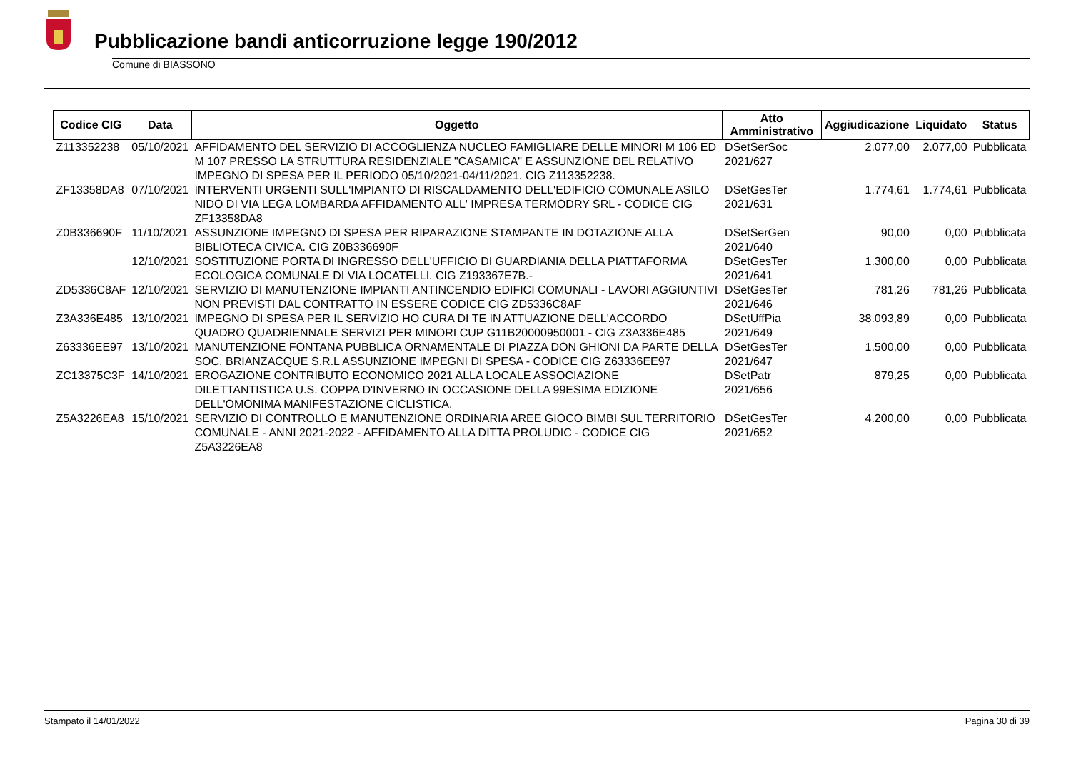Pubblicazione bandi anticorruzione legge 190/2012
Comune di BIASSONO
| Codice CIG | Data | Oggetto | Atto Amministrativo | Aggiudicazione | Liquidato | Status |
| --- | --- | --- | --- | --- | --- | --- |
| Z113352238 | 05/10/2021 | AFFIDAMENTO DEL SERVIZIO DI ACCOGLIENZA NUCLEO FAMIGLIARE DELLE MINORI M 106 ED M 107 PRESSO LA STRUTTURA RESIDENZIALE "CASAMICA" E ASSUNZIONE DEL RELATIVO IMPEGNO DI SPESA PER IL PERIODO 05/10/2021-04/11/2021. CIG Z113352238. | DSetSerSoc 2021/627 | 2.077,00 | 2.077,00 | Pubblicata |
| ZF13358DA8 | 07/10/2021 | INTERVENTI URGENTI SULL'IMPIANTO DI RISCALDAMENTO DELL'EDIFICIO COMUNALE ASILO NIDO DI VIA LEGA LOMBARDA AFFIDAMENTO ALL' IMPRESA TERMODRY SRL - CODICE CIG ZF13358DA8 | DSetGesTer 2021/631 | 1.774,61 | 1.774,61 | Pubblicata |
| Z0B336690F | 11/10/2021 | ASSUNZIONE IMPEGNO DI SPESA PER RIPARAZIONE STAMPANTE IN DOTAZIONE ALLA BIBLIOTECA CIVICA. CIG Z0B336690F | DSetSerGen 2021/640 | 90,00 | 0,00 | Pubblicata |
| | 12/10/2021 | SOSTITUZIONE PORTA DI INGRESSO DELL'UFFICIO DI GUARDIANIA DELLA PIATTAFORMA ECOLOGICA COMUNALE DI VIA LOCATELLI. CIG Z193367E7B.- | DSetGesTer 2021/641 | 1.300,00 | 0,00 | Pubblicata |
| ZD5336C8AF | 12/10/2021 | SERVIZIO DI MANUTENZIONE IMPIANTI ANTINCENDIO EDIFICI COMUNALI - LAVORI AGGIUNTIVI NON PREVISTI DAL CONTRATTO IN ESSERE CODICE CIG ZD5336C8AF | DSetGesTer 2021/646 | 781,26 | 781,26 | Pubblicata |
| Z3A336E485 | 13/10/2021 | IMPEGNO DI SPESA PER IL SERVIZIO HO CURA DI TE IN ATTUAZIONE DELL'ACCORDO QUADRO QUADRIENNALE SERVIZI PER MINORI CUP G11B20000950001 - CIG Z3A336E485 | DSetUffPia 2021/649 | 38.093,89 | 0,00 | Pubblicata |
| Z63336EE97 | 13/10/2021 | MANUTENZIONE FONTANA PUBBLICA ORNAMENTALE DI PIAZZA DON GHIONI DA PARTE DELLA SOC. BRIANZACQUE S.R.L ASSUNZIONE IMPEGNI DI SPESA - CODICE CIG Z63336EE97 | DSetGesTer 2021/647 | 1.500,00 | 0,00 | Pubblicata |
| ZC13375C3F | 14/10/2021 | EROGAZIONE CONTRIBUTO ECONOMICO 2021 ALLA LOCALE ASSOCIAZIONE DILETTANTISTICA U.S. COPPA D'INVERNO IN OCCASIONE DELLA 99ESIMA EDIZIONE DELL'OMONIMA MANIFESTAZIONE CICLISTICA. | DSetPatr 2021/656 | 879,25 | 0,00 | Pubblicata |
| Z5A3226EA8 | 15/10/2021 | SERVIZIO DI CONTROLLO E MANUTENZIONE ORDINARIA AREE GIOCO BIMBI SUL TERRITORIO COMUNALE - ANNI 2021-2022 - AFFIDAMENTO ALLA DITTA PROLUDIC - CODICE CIG Z5A3226EA8 | DSetGesTer 2021/652 | 4.200,00 | 0,00 | Pubblicata |
Stampato il 14/01/2022 Pagina 30 di 39